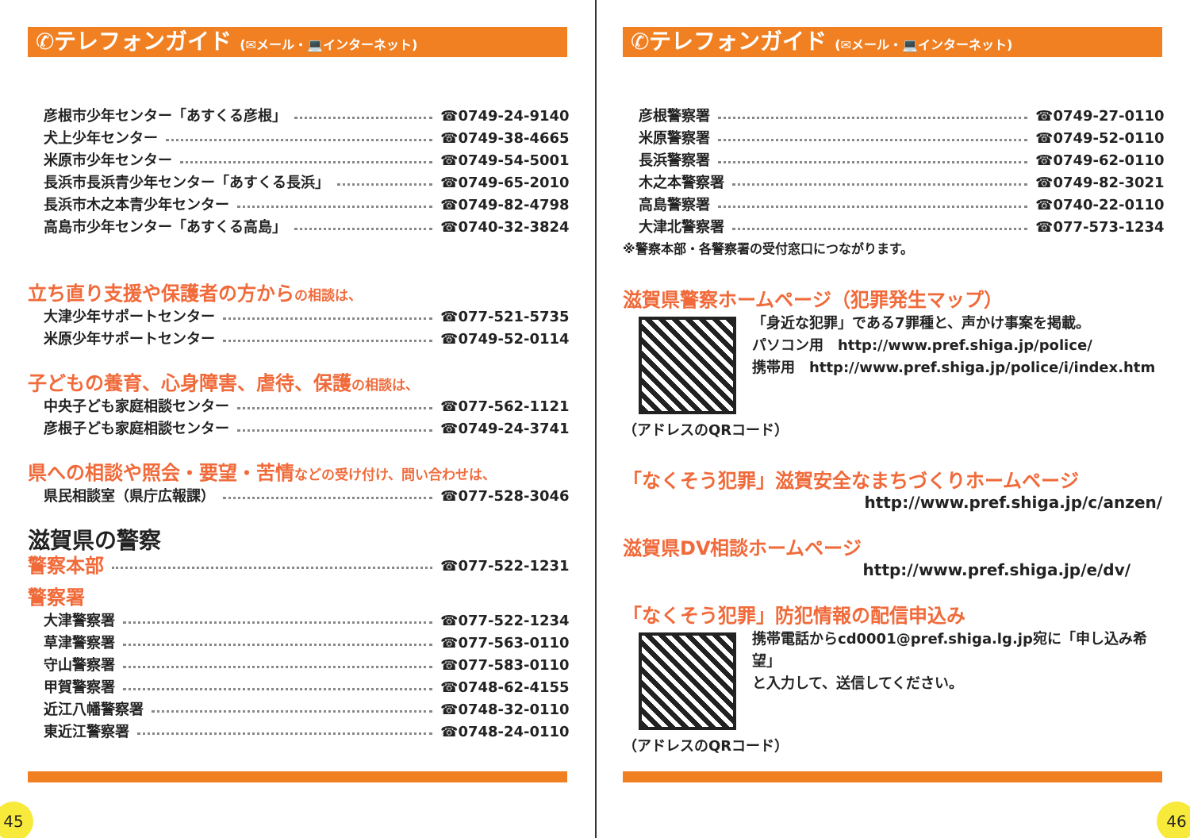✆テレフォンガイド (✉メール・💻インターネット)
彦根市少年センター「あすくる彦根」 ☎0749-24-9140
犬上少年センター ☎0749-38-4665
米原市少年センター ☎0749-54-5001
長浜市長浜青少年センター「あすくる長浜」 ☎0749-65-2010
長浜市木之本青少年センター ☎0749-82-4798
高島市少年センター「あすくる高島」 ☎0740-32-3824
立ち直り支援や保護者の方からの相談は、
大津少年サポートセンター ☎077-521-5735
米原少年サポートセンター ☎0749-52-0114
子どもの養育、心身障害、虐待、保護の相談は、
中央子ども家庭相談センター ☎077-562-1121
彦根子ども家庭相談センター ☎0749-24-3741
県への相談や照会・要望・苦情などの受け付け、問い合わせは、
県民相談室（県庁広報課） ☎077-528-3046
滋賀県の警察
警察本部 ☎077-522-1231
警察署
大津警察署 ☎077-522-1234
草津警察署 ☎077-563-0110
守山警察署 ☎077-583-0110
甲賀警察署 ☎0748-62-4155
近江八幡警察署 ☎0748-32-0110
東近江警察署 ☎0748-24-0110
45
✆テレフォンガイド (✉メール・💻インターネット)
彦根警察署 ☎0749-27-0110
米原警察署 ☎0749-52-0110
長浜警察署 ☎0749-62-0110
木之本警察署 ☎0749-82-3021
高島警察署 ☎0740-22-0110
大津北警察署 ☎077-573-1234
※警察本部・各警察署の受付窓口につながります。
滋賀県警察ホームページ（犯罪発生マップ）
「身近な犯罪」である7罪種と、声かけ事案を掲載。
パソコン用　http://www.pref.shiga.jp/police/
携帯用　http://www.pref.shiga.jp/police/i/index.htm
（アドレスのQRコード）
「なくそう犯罪」滋賀安全なまちづくりホームページ
http://www.pref.shiga.jp/c/anzen/
滋賀県DV相談ホームページ
http://www.pref.shiga.jp/e/dv/
「なくそう犯罪」防犯情報の配信申込み
携帯電話からcd0001@pref.shiga.lg.jp宛に「申し込み希望」
と入力して、送信してください。
（アドレスのQRコード）
46